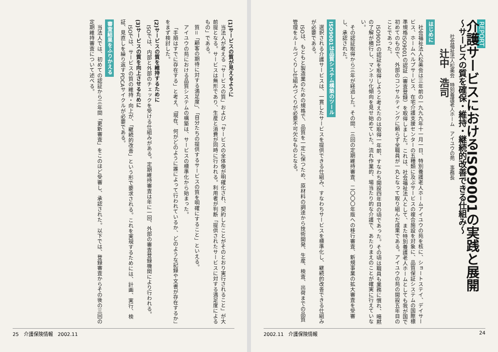REPORT
介護サービスにおけるISO9001の実践と展開
～サービスの質を確保・維持・継続的改善できる仕組み～
社会福祉法人松美会　特別養護老人ホーム　アイユウの苑　事務長
辻中　浩司
はじめに
社会福祉法人松美会は三年前の一九九九年十一月一日、特別養護老人ホームアイユウの苑を核に、ショートステイ、デイサービス、ホームヘルプサービス、在宅介護支援センターの五種類に及ぶサービスの複合施設を対象に、品質保証システムの国際標準規格ISO9001の認証（審査登録）を取得しました。これは、社会福祉法人として、また特別養護老人ホームとしても我が国で初めてのもので、外部のコンサルティングに頼らず全職員が一丸となって取り組んだ成果である。アイユウの苑の開設五年目のことであった。
ISO9001の認証を取得しようと考えたのは取得一年前、すなわち開設四年目の頃であった。その頃は職員も業務に慣れ、暗黙の了解が横行し、マンネリ化傾向を見せ始めていた。流れ作業的、場当たり的な介護で、あたりまえのことが確実に行えていない。
その認証取得から三年が経過した。その間、三回の定期維持審査、二〇〇〇年版への移行審査、新規事業の拡大審査を受審し、承認された。
ISO9001は品質システム構築のツール
選択される介護サービスは、一貫したサービスを提供できる仕組み、すなわちサービスを標準化し、継続的改善できる仕組みが必要である。
ISOは、もともと製造業のための規格で、品質を一定に保つため、原材料の調達から技術開発、生産、検査、出荷までの品質管理をルールづくりし仕組みづくりが必要不可欠なものとなる。
2002.11　介護保険情報 24
(1)サービスの質が見えるように
当法人が考える「サービスの質」および「サービスの全体像が明確化され、契約したことがそのとおり実行されること」が大前提となる。サービスは無形であり、生産と消費が同時に行われる。利用者が判断「提供されたサービスに対する満足度によるもの」である。
質＝「顧客の期待に対する満足度」、「自分たちの提供するサービスの質を明確にすること」といえる。
アイユウの苑における品質システムの構築は、サービスの標準化から始まった。
「手順はすでに存在する」と考え、「現在、何がどのように誰によって行われているか、どのような記録や文書が存在するか」をまず検討した。
(2)サービスの質を維持するために
ISOでは、内部と外部のチェックを受ける仕組みがある。定期維持審査は年に一回、外部の審査登録機関により行われる。
(3)サービスの質を向上させるために
ISOでは、サービスの質の維持・向上が、「継続的改善」という形で要求される。これを実現するためには、計画、実行、検証、見直しを繰り返すPDCAサイクルが必要である。
審査結果をふりかえる
当法人では、初めての認証から三年間「更新審査」をこのほど受審し、承認された。以下では、登録審査からその後の三回の定期維持審査について述べる。
25　介護保険情報　2002.11